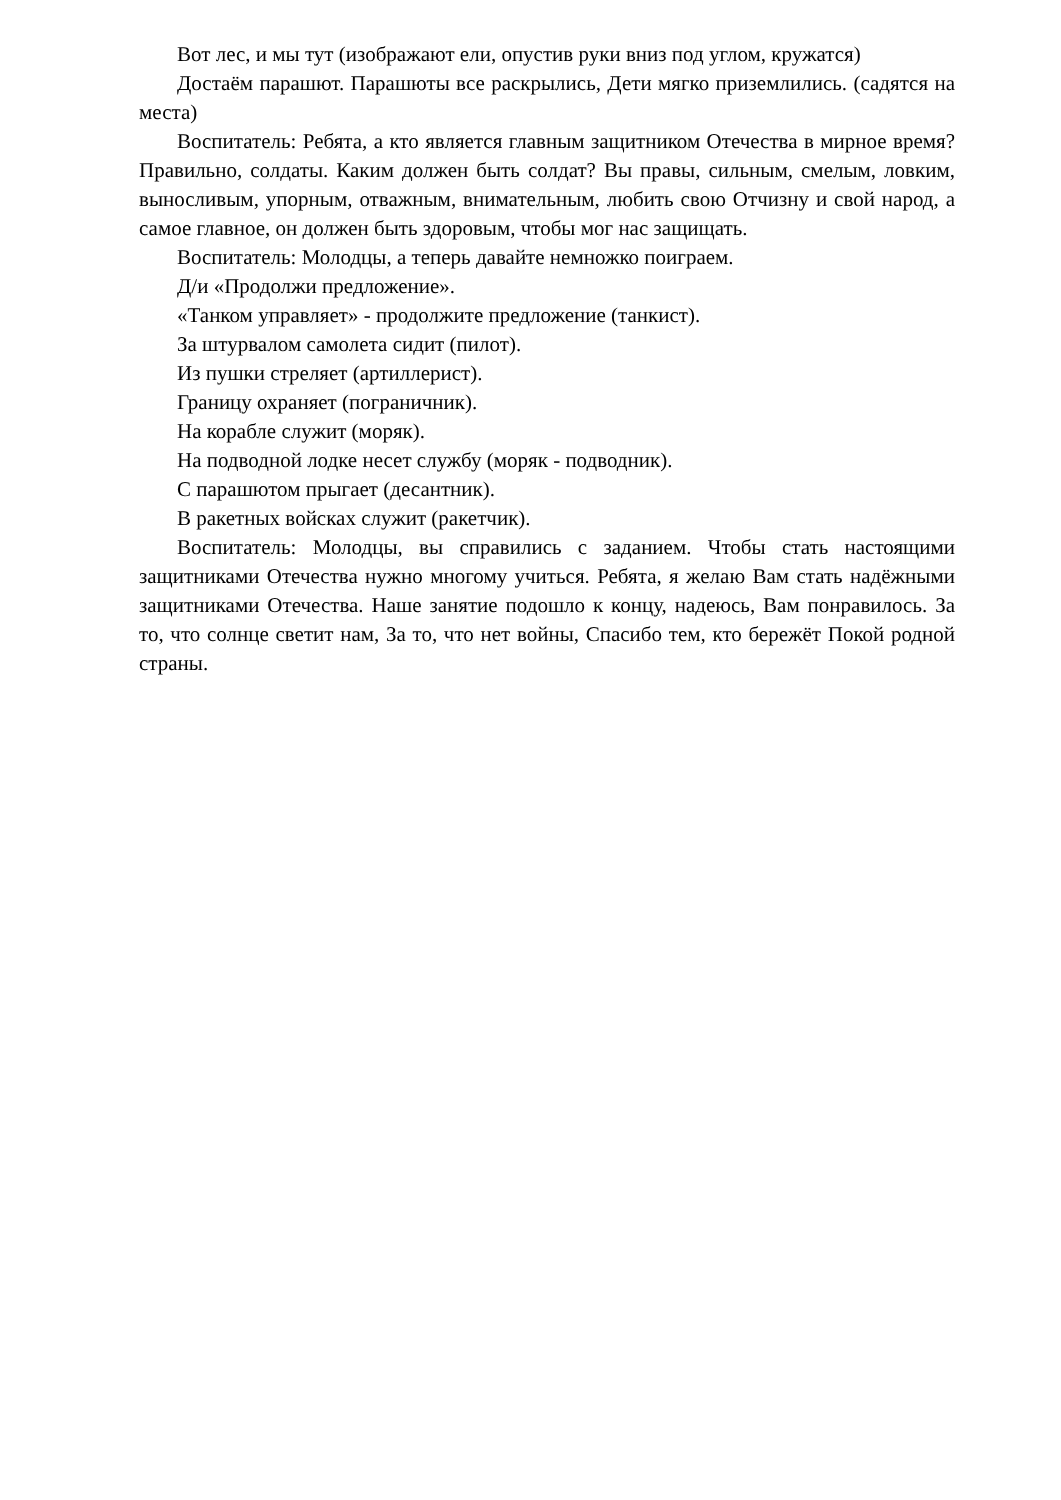Вот лес, и мы тут (изображают ели, опустив руки вниз под углом, кружатся)
Достаём парашют. Парашюты все раскрылись, Дети мягко приземлились. (садятся на места)
Воспитатель: Ребята, а кто является главным защитником Отечества в мирное время? Правильно, солдаты. Каким должен быть солдат? Вы правы, сильным, смелым, ловким, выносливым, упорным, отважным, внимательным, любить свою Отчизну и свой народ, а самое главное, он должен быть здоровым, чтобы мог нас защищать.
Воспитатель: Молодцы, а теперь давайте немножко поиграем.
Д/и «Продолжи предложение».
«Танком управляет» - продолжите предложение (танкист).
За штурвалом самолета сидит (пилот).
Из пушки стреляет (артиллерист).
Границу охраняет (пограничник).
На корабле служит (моряк).
На подводной лодке несет службу (моряк - подводник).
С парашютом прыгает (десантник).
В ракетных войсках служит (ракетчик).
Воспитатель: Молодцы, вы справились с заданием. Чтобы стать настоящими защитниками Отечества нужно многому учиться. Ребята, я желаю Вам стать надёжными защитниками Отечества. Наше занятие подошло к концу, надеюсь, Вам понравилось. За то, что солнце светит нам, За то, что нет войны, Спасибо тем, кто бережёт Покой родной страны.